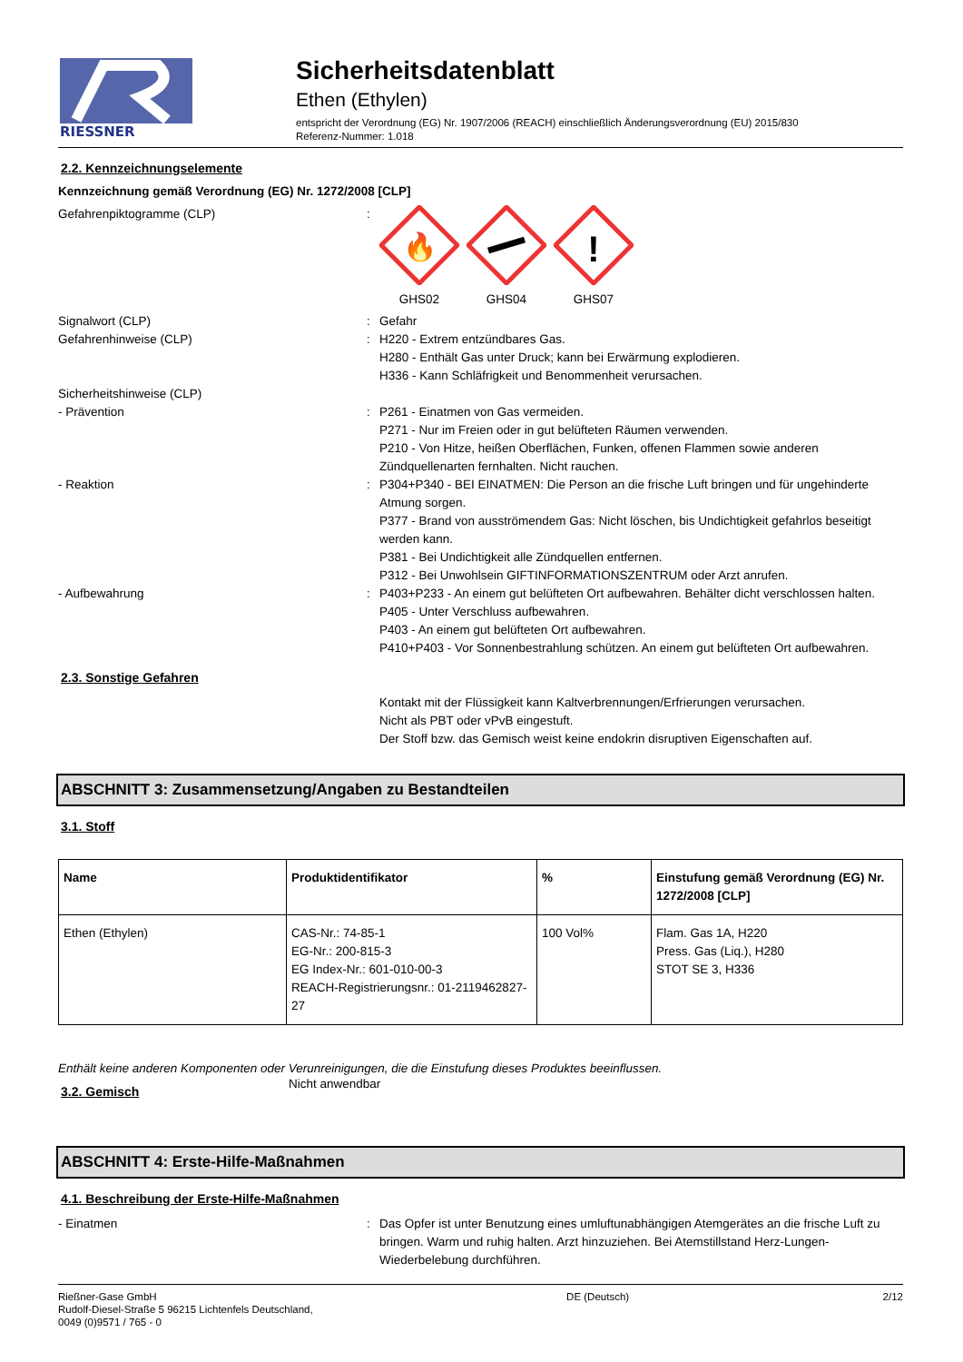RIESSNER
Sicherheitsdatenblatt
Ethen (Ethylen)
entspricht der Verordnung (EG) Nr. 1907/2006 (REACH) einschließlich Änderungsverordnung (EU) 2015/830
Referenz-Nummer: 1.018
2.2. Kennzeichnungselemente
Kennzeichnung gemäß Verordnung (EG) Nr. 1272/2008 [CLP]
Gefahrenpiktogramme (CLP) :
🔥
GHS02
GHS04
!
GHS07
Signalwort (CLP) : Gefahr
Gefahrenhinweise (CLP) : H220 - Extrem entzündbares Gas.
H280 - Enthält Gas unter Druck; kann bei Erwärmung explodieren.
H336 - Kann Schläfrigkeit und Benommenheit verursachen.
Sicherheitshinweise (CLP)
- Prävention : P261 - Einatmen von Gas vermeiden.
P271 - Nur im Freien oder in gut belüfteten Räumen verwenden.
P210 - Von Hitze, heißen Oberflächen, Funken, offenen Flammen sowie anderen Zündquellenarten fernhalten. Nicht rauchen.
- Reaktion : P304+P340 - BEI EINATMEN: Die Person an die frische Luft bringen und für ungehinderte Atmung sorgen.
P377 - Brand von ausströmendem Gas: Nicht löschen, bis Undichtigkeit gefahrlos beseitigt werden kann.
P381 - Bei Undichtigkeit alle Zündquellen entfernen.
P312 - Bei Unwohlsein GIFTINFORMATIONSZENTRUM oder Arzt anrufen.
- Aufbewahrung : P403+P233 - An einem gut belüfteten Ort aufbewahren. Behälter dicht verschlossen halten.
P405 - Unter Verschluss aufbewahren.
P403 - An einem gut belüfteten Ort aufbewahren.
P410+P403 - Vor Sonnenbestrahlung schützen. An einem gut belüfteten Ort aufbewahren.
2.3. Sonstige Gefahren
Kontakt mit der Flüssigkeit kann Kaltverbrennungen/Erfrierungen verursachen.
Nicht als PBT oder vPvB eingestuft.
Der Stoff bzw. das Gemisch weist keine endokrin disruptiven Eigenschaften auf.
ABSCHNITT 3: Zusammensetzung/Angaben zu Bestandteilen
3.1. Stoff
| Name | Produktidentifikator | % | Einstufung gemäß Verordnung (EG) Nr. 1272/2008 [CLP] |
| --- | --- | --- | --- |
| Ethen (Ethylen) | CAS-Nr.: 74-85-1 EG-Nr.: 200-815-3 EG Index-Nr.: 601-010-00-3 REACH-Registrierungsnr.: 01-2119462827-27 | 100 Vol% | Flam. Gas 1A, H220 Press. Gas (Liq.), H280 STOT SE 3, H336 |
Enthält keine anderen Komponenten oder Verunreinigungen, die die Einstufung dieses Produktes beeinflussen.
3.2. Gemisch
Nicht anwendbar
ABSCHNITT 4: Erste-Hilfe-Maßnahmen
4.1. Beschreibung der Erste-Hilfe-Maßnahmen
- Einatmen : Das Opfer ist unter Benutzung eines umluftunabhängigen Atemgerätes an die frische Luft zu bringen. Warm und ruhig halten. Arzt hinzuziehen. Bei Atemstillstand Herz-Lungen-Wiederbelebung durchführen.
Rießner-Gase GmbH
Rudolf-Diesel-Straße 5 96215 Lichtenfels Deutschland,
0049 (0)9571 / 765 - 0
DE (Deutsch) 2/12